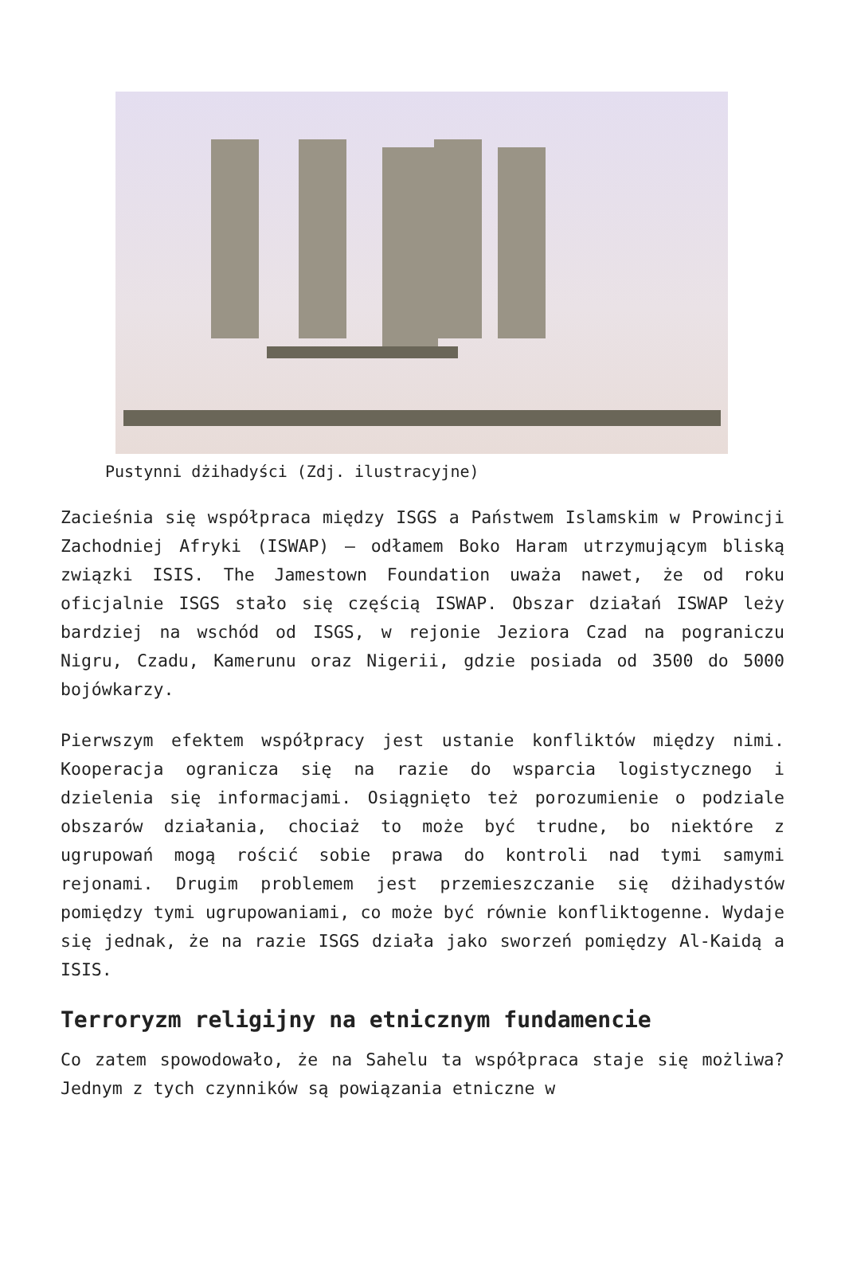Pustynni dżihadyści (Zdj. ilustracyjne)
Zacieśnia się współpraca między ISGS a Państwem Islamskim w Prowincji Zachodniej Afryki (ISWAP) – odłamem Boko Haram utrzymującym bliską związki ISIS. The Jamestown Foundation uważa nawet, że od roku oficjalnie ISGS stało się częścią ISWAP. Obszar działań ISWAP leży bardziej na wschód od ISGS, w rejonie Jeziora Czad na pograniczu Nigru, Czadu, Kamerunu oraz Nigerii, gdzie posiada od 3500 do 5000 bojówkarzy.
Pierwszym efektem współpracy jest ustanie konfliktów między nimi. Kooperacja ogranicza się na razie do wsparcia logistycznego i dzielenia się informacjami. Osiągnięto też porozumienie o podziale obszarów działania, chociaż to może być trudne, bo niektóre z ugrupowań mogą rościć sobie prawa do kontroli nad tymi samymi rejonami. Drugim problemem jest przemieszczanie się dżihadystów pomiędzy tymi ugrupowaniami, co może być równie konfliktogenne. Wydaje się jednak, że na razie ISGS działa jako sworzeń pomiędzy Al-Kaidą a ISIS.
Terroryzm religijny na etnicznym fundamencie
Co zatem spowodowało, że na Sahelu ta współpraca staje się możliwa? Jednym z tych czynników są powiązania etniczne w